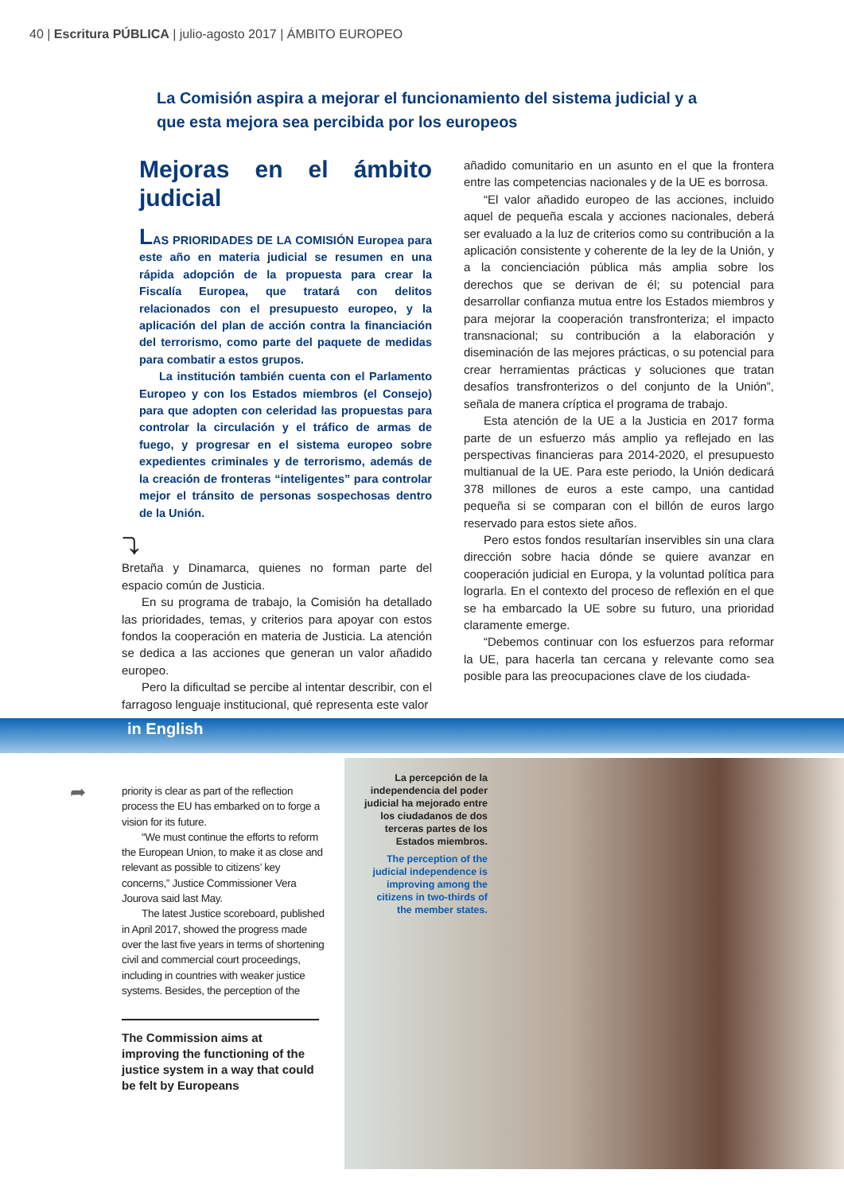40 | Escritura PÚBLICA | julio-agosto 2017 | ÁMBITO EUROPEO
La Comisión aspira a mejorar el funcionamiento del sistema judicial y a que esta mejora sea percibida por los europeos
Mejoras en el ámbito judicial
LAS PRIORIDADES DE LA COMISIÓN Europea para este año en materia judicial se resumen en una rápida adopción de la propuesta para crear la Fiscalía Europea, que tratará con delitos relacionados con el presupuesto europeo, y la aplicación del plan de acción contra la financiación del terrorismo, como parte del paquete de medidas para combatir a estos grupos.
La institución también cuenta con el Parlamento Europeo y con los Estados miembros (el Consejo) para que adopten con celeridad las propuestas para controlar la circulación y el tráfico de armas de fuego, y progresar en el sistema europeo sobre expedientes criminales y de terrorismo, además de la creación de fronteras “inteligentes” para controlar mejor el tránsito de personas sospechosas dentro de la Unión.
⤵
Bretaña y Dinamarca, quienes no forman parte del espacio común de Justicia.
En su programa de trabajo, la Comisión ha detallado las prioridades, temas, y criterios para apoyar con estos fondos la cooperación en materia de Justicia. La atención se dedica a las acciones que generan un valor añadido europeo.
Pero la dificultad se percibe al intentar describir, con el farragoso lenguaje institucional, qué representa este valor
añadido comunitario en un asunto en el que la frontera entre las competencias nacionales y de la UE es borrosa.
“El valor añadido europeo de las acciones, incluido aquel de pequeña escala y acciones nacionales, deberá ser evaluado a la luz de criterios como su contribución a la aplicación consistente y coherente de la ley de la Unión, y a la concienciación pública más amplia sobre los derechos que se derivan de él; su potencial para desarrollar confianza mutua entre los Estados miembros y para mejorar la cooperación transfronteriza; el impacto transnacional; su contribución a la elaboración y diseminación de las mejores prácticas, o su potencial para crear herramientas prácticas y soluciones que tratan desafíos transfronterizos o del conjunto de la Unión”, señala de manera críptica el programa de trabajo.
Esta atención de la UE a la Justicia en 2017 forma parte de un esfuerzo más amplio ya reflejado en las perspectivas financieras para 2014-2020, el presupuesto multianual de la UE. Para este periodo, la Unión dedicará 378 millones de euros a este campo, una cantidad pequeña si se comparan con el billón de euros largo reservado para estos siete años.
Pero estos fondos resultarían inservibles sin una clara dirección sobre hacia dónde se quiere avanzar en cooperación judicial en Europa, y la voluntad política para lograrla. En el contexto del proceso de reflexión en el que se ha embarcado la UE sobre su futuro, una prioridad claramente emerge.
“Debemos continuar con los esfuerzos para reformar la UE, para hacerla tan cercana y relevante como sea posible para las preocupaciones clave de los ciudada-
in English
➦
priority is clear as part of the reflection process the EU has embarked on to forge a vision for its future.
“We must continue the efforts to reform the European Union, to make it as close and relevant as possible to citizens’ key concerns,” Justice Commissioner Vera Jourova said last May.
The latest Justice scoreboard, published in April 2017, showed the progress made over the last five years in terms of shortening civil and commercial court proceedings, including in countries with weaker justice systems. Besides, the perception of the
The Commission aims at improving the functioning of the justice system in a way that could be felt by Europeans
La percepción de la independencia del poder judicial ha mejorado entre los ciudadanos de dos terceras partes de los Estados miembros.
The perception of the judicial independence is improving among the citizens in two-thirds of the member states.